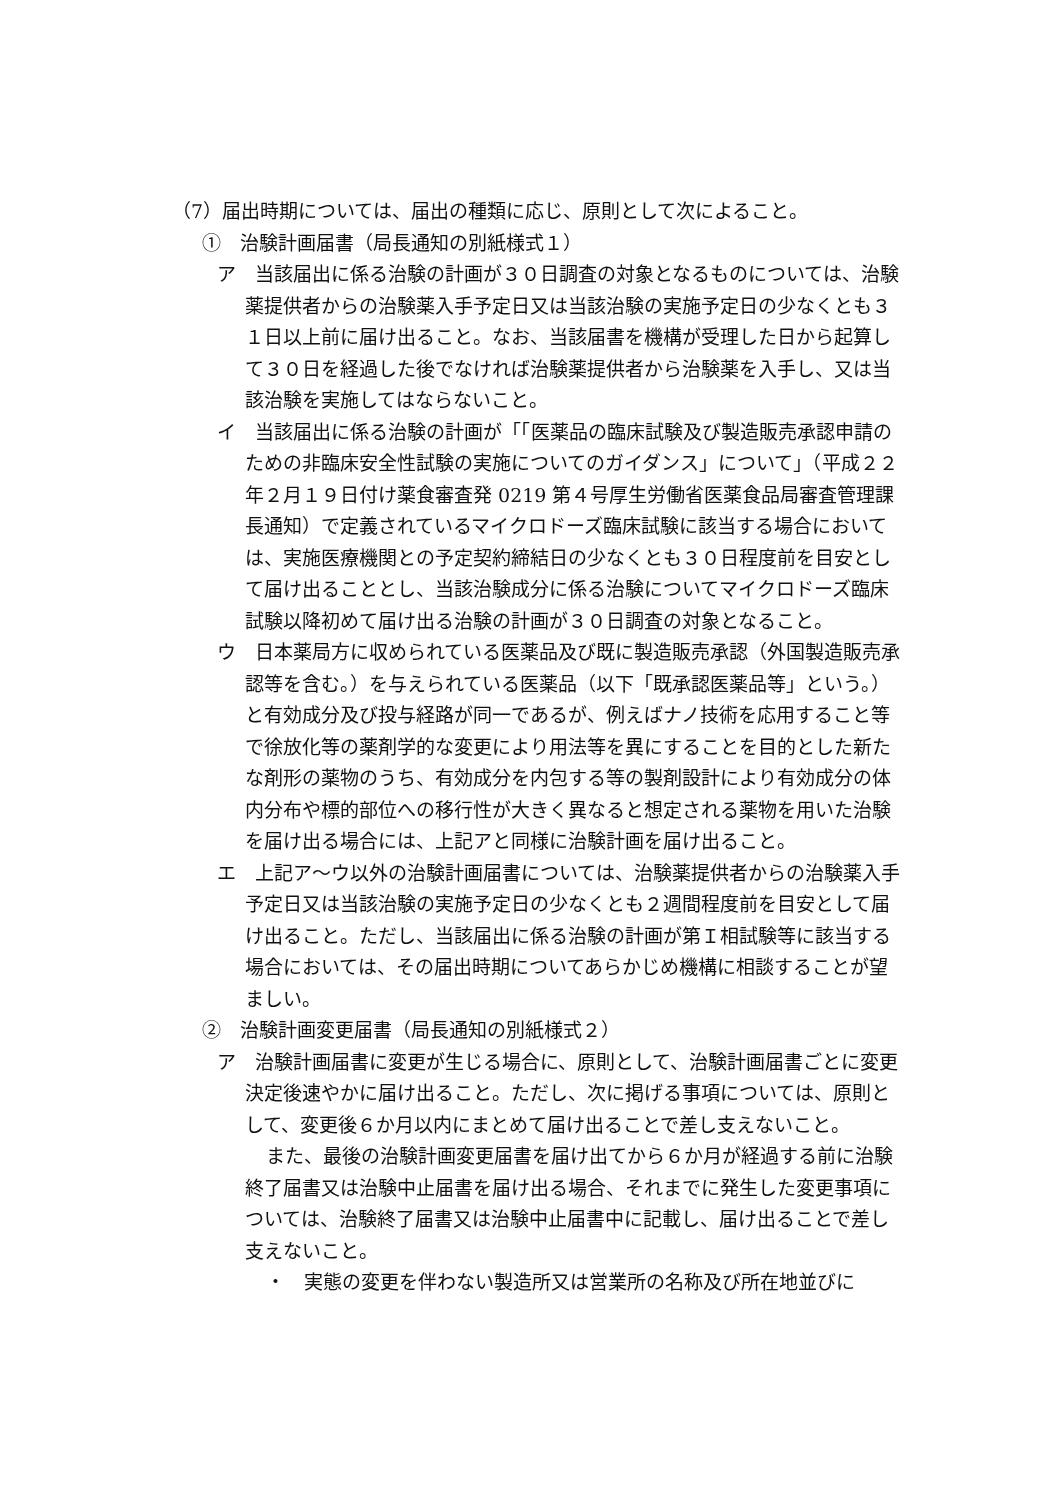（7）届出時期については、届出の種類に応じ、原則として次によること。
①　治験計画届書（局長通知の別紙様式１）
ア　当該届出に係る治験の計画が３０日調査の対象となるものについては、治験薬提供者からの治験薬入手予定日又は当該治験の実施予定日の少なくとも３１日以上前に届け出ること。なお、当該届書を機構が受理した日から起算して３０日を経過した後でなければ治験薬提供者から治験薬を入手し、又は当該治験を実施してはならないこと。
イ　当該届出に係る治験の計画が「「医薬品の臨床試験及び製造販売承認申請のための非臨床安全性試験の実施についてのガイダンス」について」（平成２２年２月１９日付け薬食審査発 0219 第４号厚生労働省医薬食品局審査管理課長通知）で定義されているマイクロドーズ臨床試験に該当する場合においては、実施医療機関との予定契約締結日の少なくとも３０日程度前を目安として届け出ることとし、当該治験成分に係る治験についてマイクロドーズ臨床試験以降初めて届け出る治験の計画が３０日調査の対象となること。
ウ　日本薬局方に収められている医薬品及び既に製造販売承認（外国製造販売承認等を含む。）を与えられている医薬品（以下「既承認医薬品等」という。）と有効成分及び投与経路が同一であるが、例えばナノ技術を応用すること等で徐放化等の薬剤学的な変更により用法等を異にすることを目的とした新たな剤形の薬物のうち、有効成分を内包する等の製剤設計により有効成分の体内分布や標的部位への移行性が大きく異なると想定される薬物を用いた治験を届け出る場合には、上記アと同様に治験計画を届け出ること。
エ　上記ア～ウ以外の治験計画届書については、治験薬提供者からの治験薬入手予定日又は当該治験の実施予定日の少なくとも２週間程度前を目安として届け出ること。ただし、当該届出に係る治験の計画が第Ｉ相試験等に該当する場合においては、その届出時期についてあらかじめ機構に相談することが望ましい。
②　治験計画変更届書（局長通知の別紙様式２）
ア　治験計画届書に変更が生じる場合に、原則として、治験計画届書ごとに変更決定後速やかに届け出ること。ただし、次に掲げる事項については、原則として、変更後６か月以内にまとめて届け出ることで差し支えないこと。
また、最後の治験計画変更届書を届け出てから６か月が経過する前に治験終了届書又は治験中止届書を届け出る場合、それまでに発生した変更事項については、治験終了届書又は治験中止届書中に記載し、届け出ることで差し支えないこと。
・　実態の変更を伴わない製造所又は営業所の名称及び所在地並びに